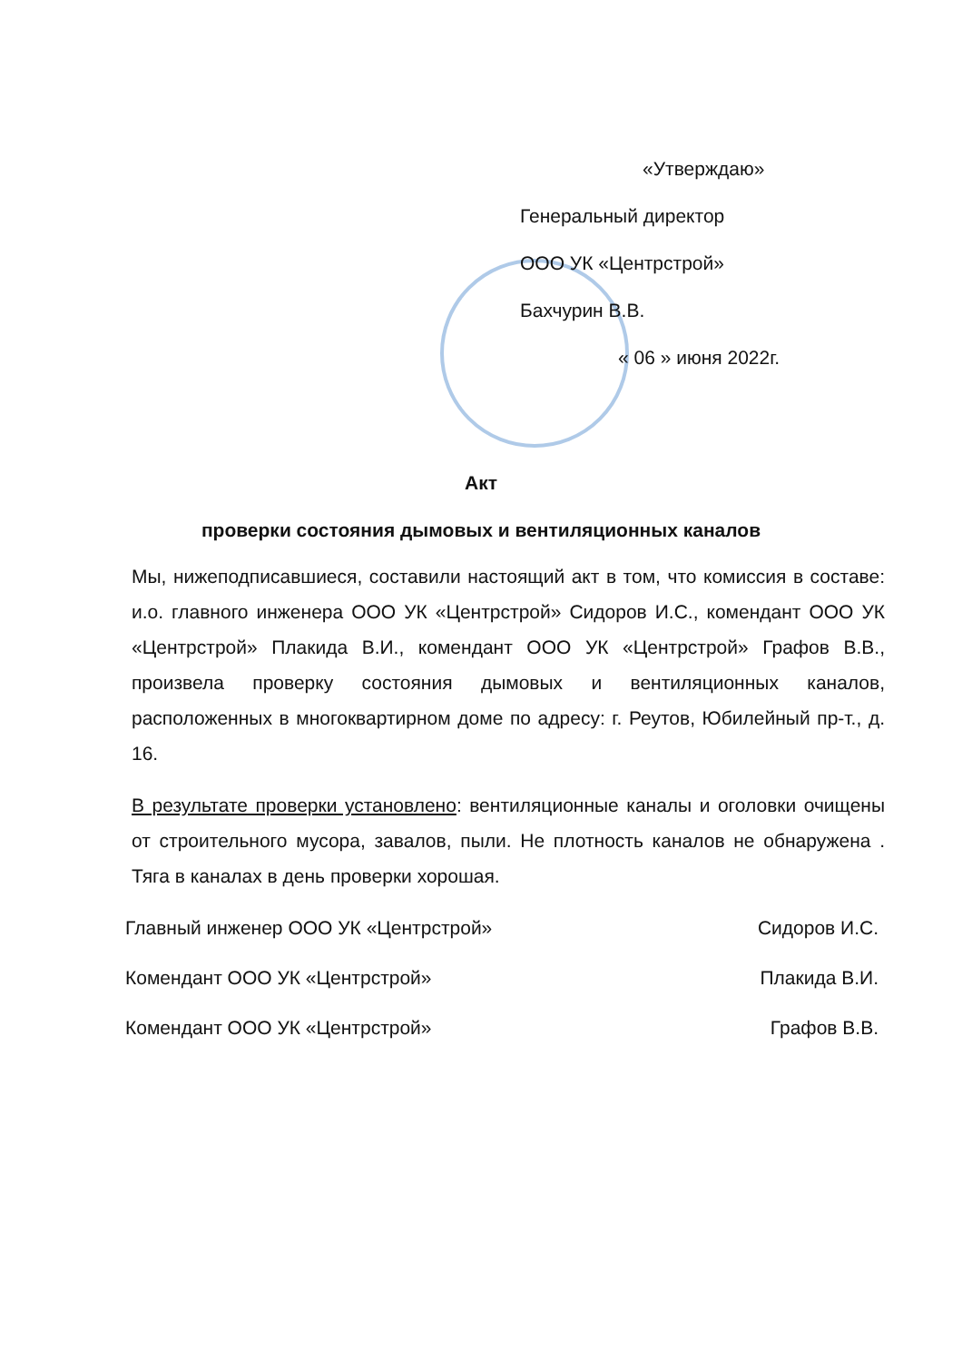«Утверждаю»
Генеральный директор
ООО УК «Центрстрой»
Бахчурин В.В.
« 06 » июня 2022г.
Акт
проверки состояния дымовых и вентиляционных каналов
Мы, нижеподписавшиеся, составили настоящий акт в том, что комиссия в составе: и.о. главного инженера ООО УК «Центрстрой» Сидоров И.С., комендант ООО УК «Центрстрой» Плакида В.И., комендант ООО УК «Центрстрой» Графов В.В., произвела проверку состояния дымовых и вентиляционных каналов, расположенных в многоквартирном доме по адресу: г. Реутов, Юбилейный пр-т., д. 16.
В результате проверки установлено: вентиляционные каналы и оголовки очищены от строительного мусора, завалов, пыли. Не плотность каналов не обнаружена . Тяга в каналах в день проверки хорошая.
Главный инженер ООО УК «Центрстрой» Сидоров И.С.
Комендант ООО УК «Центрстрой» Плакида В.И.
Комендант ООО УК «Центрстрой» Графов В.В.